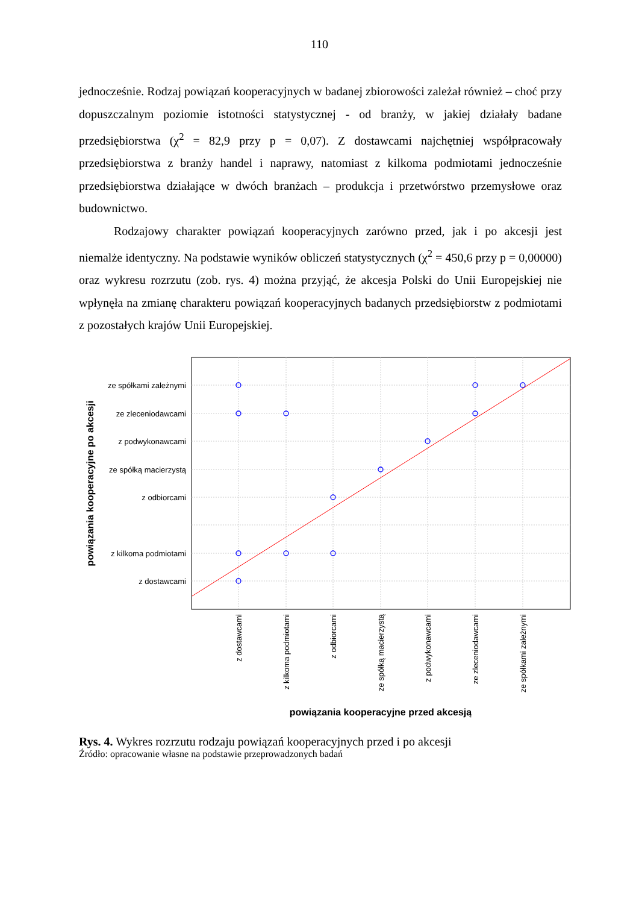110
jednocześnie. Rodzaj powiązań kooperacyjnych w badanej zbiorowości zależał również – choć przy dopuszczalnym poziomie istotności statystycznej - od branży, w jakiej działały badane przedsiębiorstwa (χ<sup>2</sup> = 82,9 przy p = 0,07). Z dostawcami najchętniej współpracowały przedsiębiorstwa z branży handel i naprawy, natomiast z kilkoma podmiotami jednocześnie przedsiębiorstwa działające w dwóch branżach – produkcja i przetwórstwo przemysłowe oraz budownictwo.
Rodzajowy charakter powiązań kooperacyjnych zarówno przed, jak i po akcesji jest niemalże identyczny. Na podstawie wyników obliczeń statystycznych (χ<sup>2</sup> = 450,6 przy p = 0,00000) oraz wykresu rozrzutu (zob. rys. 4) można przyjąć, że akcesja Polski do Unii Europejskiej nie wpłynęła na zmianę charakteru powiązań kooperacyjnych badanych przedsiębiorstw z podmiotami z pozostałych krajów Unii Europejskiej.
ze spółkami zależnymi
ze zleceniodawcami
z podwykonawcami
ze spółką macierzystą
z odbiorcami
z kilkoma podmiotami
z dostawcami
powiązania kooperacyjne po akcesji
z dostawcami
z kilkoma podmiotami
z odbiorcami
ze spółką macierzystą
z podwykonawcami
ze zleceniodawcami
ze spółkami zależnymi
powiązania kooperacyjne przed akcesją
Rys. 4. Wykres rozrzutu rodzaju powiązań kooperacyjnych przed i po akcesji
Źródło: opracowanie własne na podstawie przeprowadzonych badań